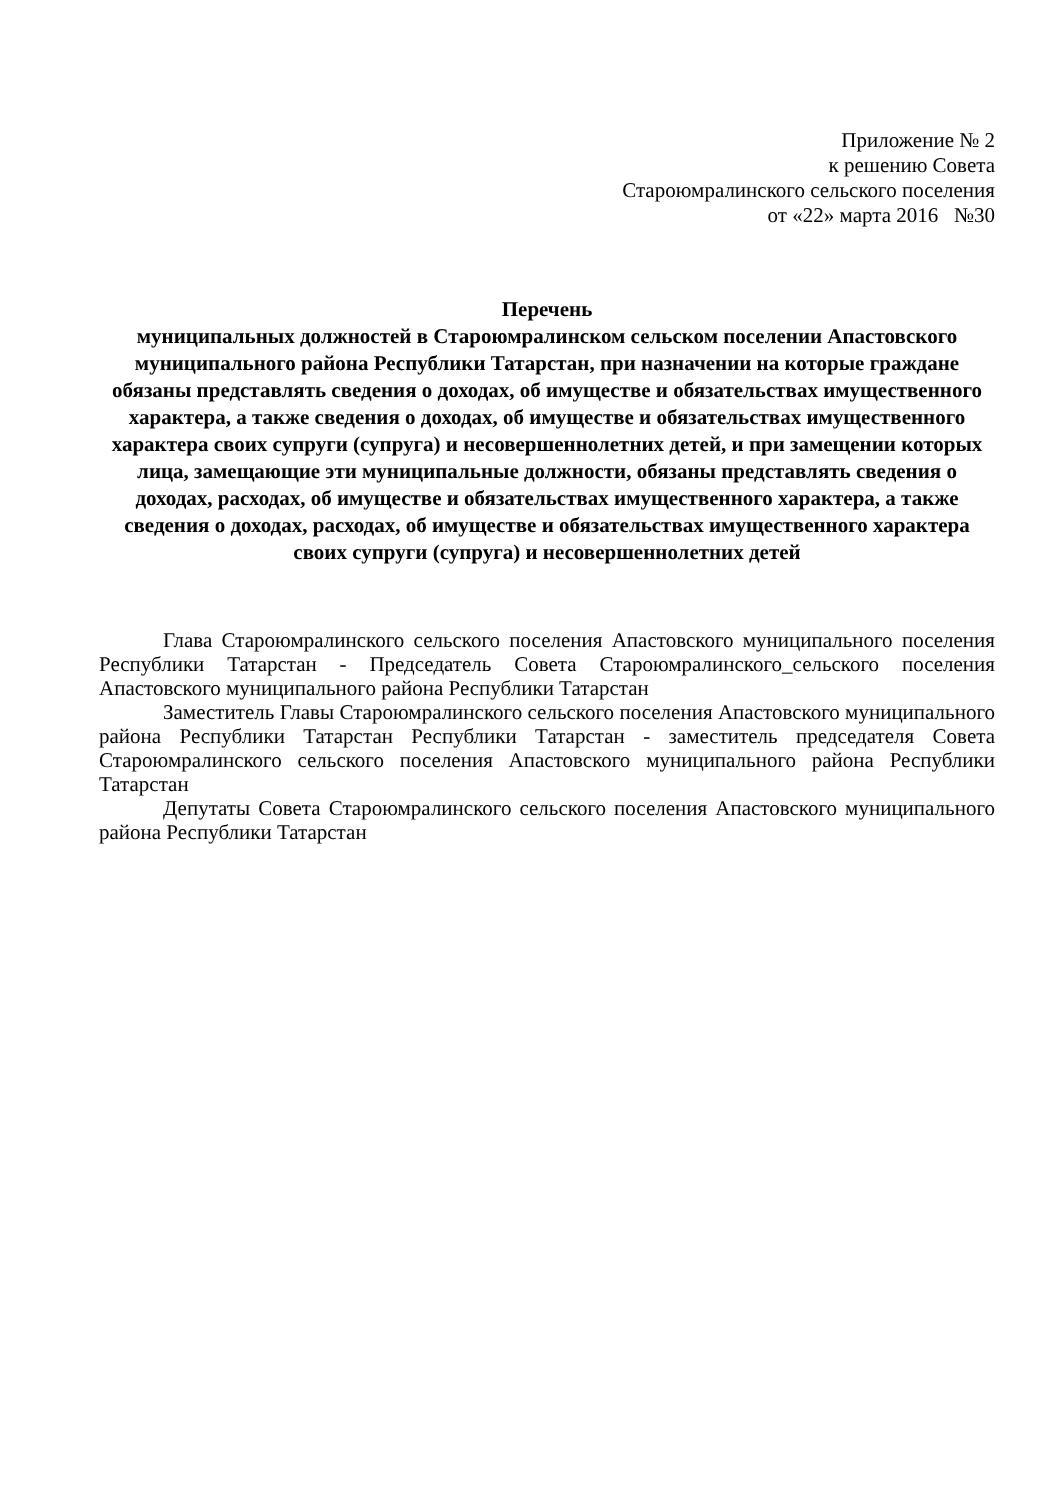Приложение № 2
к решению Совета
Староюмралинского сельского поселения
от «22» марта 2016 №30
Перечень
муниципальных должностей в Староюмралинском сельском поселении Апастовского муниципального района Республики Татарстан, при назначении на которые граждане обязаны представлять сведения о доходах, об имуществе и обязательствах имущественного характера, а также сведения о доходах, об имуществе и обязательствах имущественного характера своих супруги (супруга) и несовершеннолетних детей, и при замещении которых лица, замещающие эти муниципальные должности, обязаны представлять сведения о доходах, расходах, об имуществе и обязательствах имущественного характера, а также сведения о доходах, расходах, об имуществе и обязательствах имущественного характера своих супруги (супруга) и несовершеннолетних детей
Глава Староюмралинского сельского поселения Апастовского муниципального поселения Республики Татарстан - Председатель Совета Староюмралинского_сельского поселения Апастовского муниципального района Республики Татарстан
Заместитель Главы Староюмралинского сельского поселения Апастовского муниципального района Республики Татарстан Республики Татарстан - заместитель председателя Совета Староюмралинского сельского поселения Апастовского муниципального района Республики Татарстан
Депутаты Совета Староюмралинского сельского поселения Апастовского муниципального района Республики Татарстан